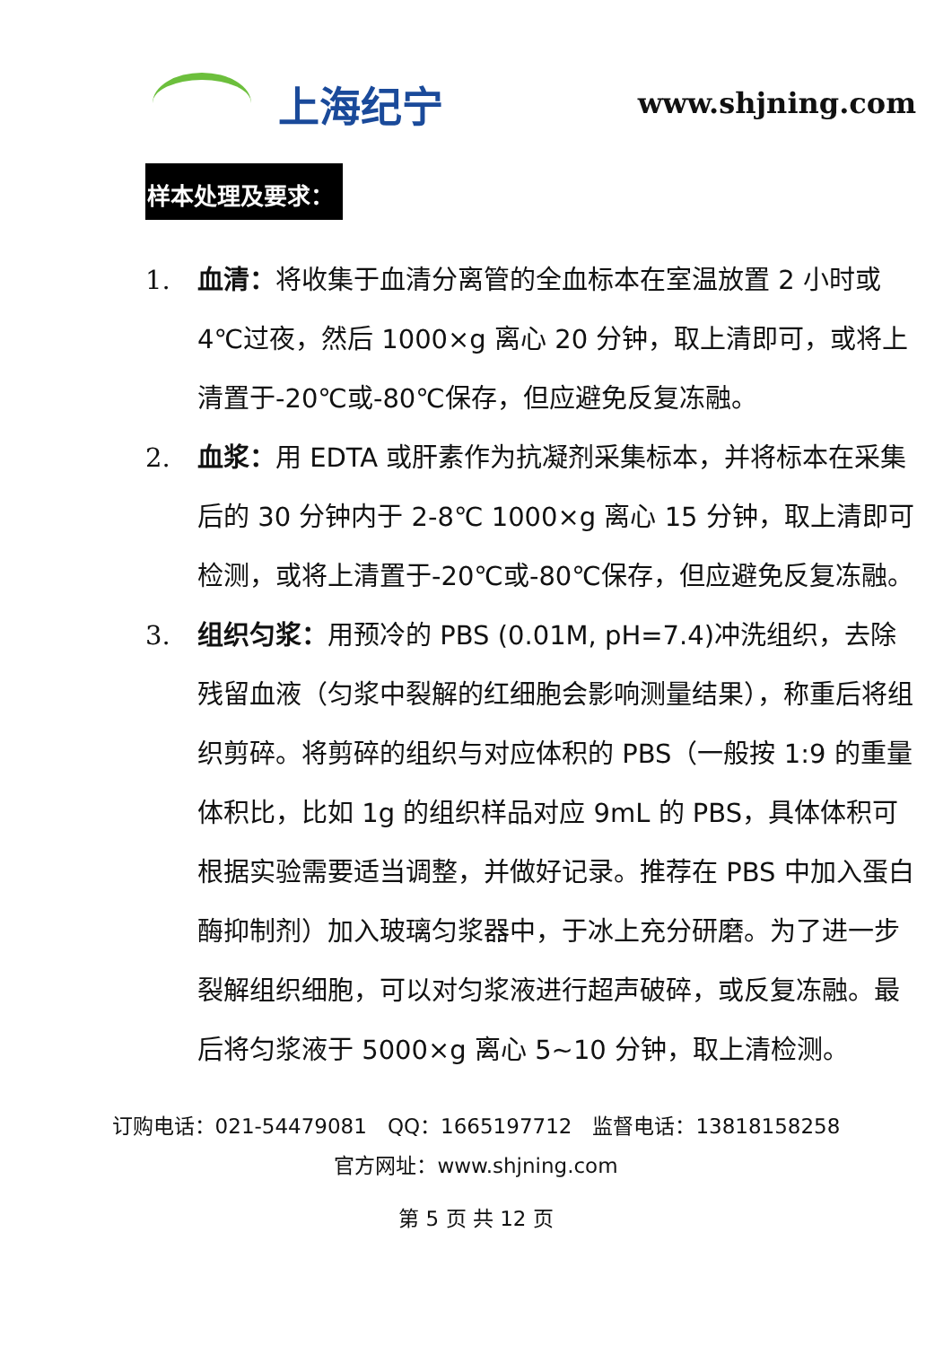上海纪宁
www.shjning.com
样本处理及要求：
1. 血清：将收集于血清分离管的全血标本在室温放置 2 小时或 4℃过夜，然后 1000×g 离心 20 分钟，取上清即可，或将上清置于-20℃或-80℃保存，但应避免反复冻融。
2. 血浆：用 EDTA 或肝素作为抗凝剂采集标本，并将标本在采集后的 30 分钟内于 2-8℃ 1000×g 离心 15 分钟，取上清即可检测，或将上清置于-20℃或-80℃保存，但应避免反复冻融。
3. 组织匀浆：用预冷的 PBS (0.01M, pH=7.4)冲洗组织，去除残留血液（匀浆中裂解的红细胞会影响测量结果），称重后将组织剪碎。将剪碎的组织与对应体积的 PBS（一般按 1:9 的重量体积比，比如 1g 的组织样品对应 9mL 的 PBS，具体体积可根据实验需要适当调整，并做好记录。推荐在 PBS 中加入蛋白酶抑制剂）加入玻璃匀浆器中，于冰上充分研磨。为了进一步裂解组织细胞，可以对匀浆液进行超声破碎，或反复冻融。最后将匀浆液于 5000×g 离心 5~10 分钟，取上清检测。
订购电话：021-54479081　QQ：1665197712　监督电话：13818158258
官方网址：www.shjning.com
第 5 页 共 12 页